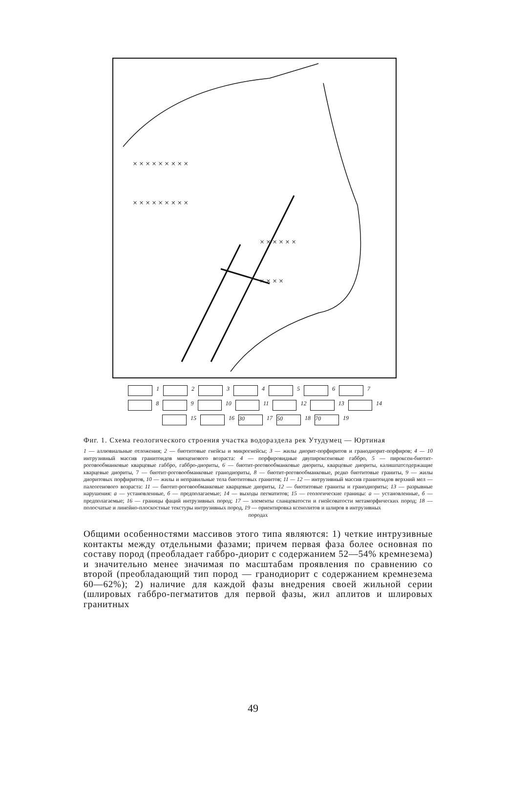× × × × × × × × ×
× × × × × × × × ×
× × × × × ×
× × × ×
1 2 3 4 5 6 7
8 9 10 11 12 13 14
15 16 30 17 50 18 70 19
Фиг. 1. Схема геологического строения участка водораздела рек Утудумец — Юртиная
1 — аллювиальные отложения; 2 — биотитовые гнейсы и микрогнейсы; 3 — жилы диорит-порфиритов и гранодиорит-порфиров; 4 — 10 интрузивный массив гранитоидов миоценового возраста: 4 — порфировидные двупироксеновые габбро, 5 — пироксен-биотит-роговообманковые кварцевые габбро, габбро-диориты, 6 — биотит-роговообманковые диориты, кварцевые диориты, калишпатсодержащие кварцевые диориты, 7 — биотит-роговообманковые гранодиориты, 8 — биотит-роговообманковые, редко биотитовые граниты, 9 — жилы диоритовых порфиритов, 10 — жилы и неправильные тела биотитовых гранитов; 11 — 12 — интрузивный массив гранитоидов верхний мел — палеогенового возраста: 11 — биотит-роговообманковые кварцевые диориты, 12 — биотитовые граниты и гранодиориты; 13 — разрывные нарушения: а — установленные, б — предполагаемые; 14 — выходы пегматитов; 15 — геологические границы: а — установленные, б — предполагаемые; 16 — границы фаций интрузивных пород; 17 — элементы сланцеватости и гнейсоватости метаморфических пород; 18 — полосчатые и линейно-плоскостные текстуры интрузивных пород, 19 — ориентировка ксенолитов и шлиров в интрузивных
породах
Общими особенностями массивов этого типа являются: 1) четкие интрузивные контакты между отдельными фазами; причем первая фаза более основная по составу пород (преобладает габбро-диорит с содержанием 52—54% кремнезема) и значительно менее значимая по масштабам проявления по сравнению со второй (преобладающий тип пород — гранодиорит с содержанием кремнезема 60—62%); 2) наличие для каждой фазы внедрения своей жильной серии (шлировых габбро-пегматитов для первой фазы, жил аплитов и шлировых гранитных
49